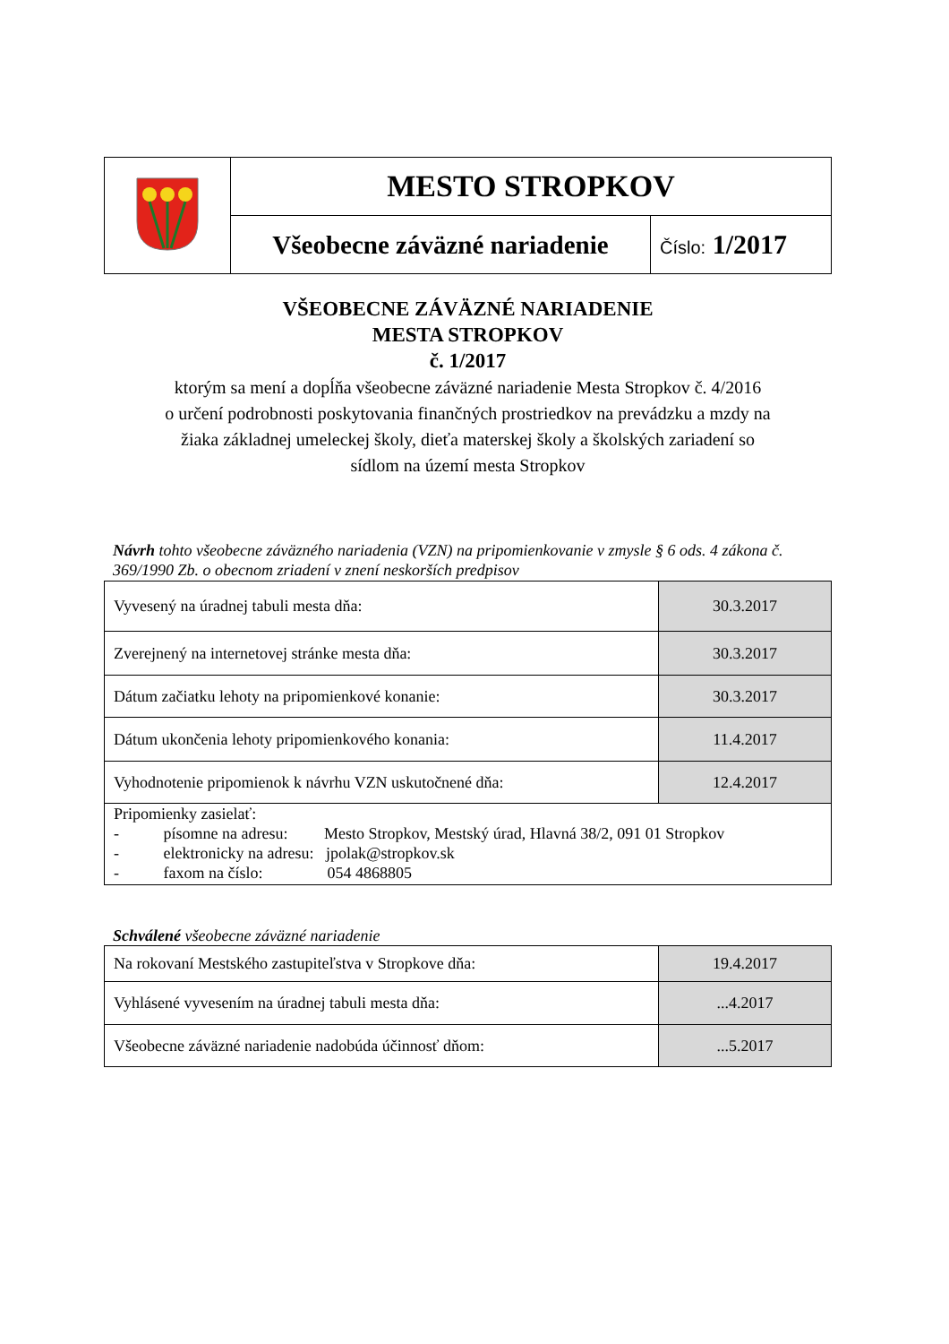| | MESTO STROPKOV | |
| | Všeobecne záväzné nariadenie | Číslo: 1/2017 |
VŠEOBECNE ZÁVÄZNÉ NARIADENIE
MESTA STROPKOV
č. 1/2017
ktorým sa mení a dopĺňa všeobecne záväzné nariadenie Mesta Stropkov č. 4/2016
o určení podrobnosti poskytovania finančných prostriedkov na prevádzku a mzdy na
žiaka základnej umeleckej školy, dieťa materskej školy a školských zariadení so
sídlom na území mesta Stropkov
Návrh tohto všeobecne záväzného nariadenia (VZN) na pripomienkovanie v zmysle § 6 ods. 4 zákona č. 369/1990 Zb. o obecnom zriadení v znení neskorších predpisov
| Vyvesený na úradnej tabuli mesta dňa: | 30.3.2017 |
| Zverejnený na internetovej stránke mesta dňa: | 30.3.2017 |
| Dátum začiatku lehoty na pripomienkové konanie: | 30.3.2017 |
| Dátum ukončenia lehoty pripomienkového konania: | 11.4.2017 |
| Vyhodnotenie pripomienok k návrhu VZN uskutočnené dňa: | 12.4.2017 |
| Pripomienky zasielať: - písomne na adresu: Mesto Stropkov, Mestský úrad, Hlavná 38/2, 091 01 Stropkov - elektronicky na adresu: jpolak@stropkov.sk - faxom na číslo: 054 4868805 | |
Schválené všeobecne záväzné nariadenie
| Na rokovaní Mestského zastupiteľstva v Stropkove dňa: | 19.4.2017 |
| Vyhlásené vyvesením na úradnej tabuli mesta dňa: | ...4.2017 |
| Všeobecne záväzné nariadenie nadobúda účinnosť dňom: | ...5.2017 |